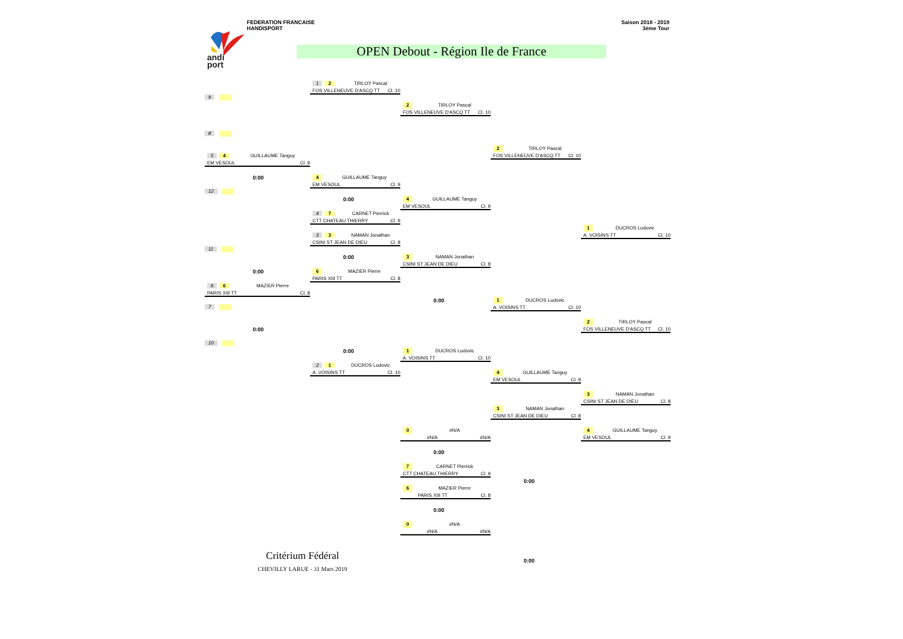andi
port
FEDERATION FRANCAISE
HANDISPORT
Saison 2018 - 2019
3ème Tour
OPEN Debout - Région Ile de France
1 2 TIRLOY Pascal
FOS VILLENEUVE D'ASCQ TT Cl. 10
9
2 TIRLOY Pascal
FOS VILLENEUVE D'ASCQ TT Cl. 10
8
2 TIRLOY Pascal
FOS VILLENEUVE D'ASCQ TT Cl. 10
5 4 GUILLAUME Tanguy
EM VESOUL Cl. 9
0:00
4 GUILLAUME Tanguy
EM VESOUL Cl. 9
12
0:00
4 GUILLAUME Tanguy
EM VESOUL Cl. 9
4 7 CARNET Pierrick
CTT CHATEAU THIERRY Cl. 9
1 DUCROS Ludovic
A. VOISINS TT Cl. 10
3 3 NAMAN Jonathan
CSINI ST JEAN DE DIEU Cl. 8
11
0:00
3 NAMAN Jonathan
CSINI ST JEAN DE DIEU Cl. 8
0:00
6 MAZIER Pierre
PARIS XIII TT Cl. 8
6 6 MAZIER Pierre
PARIS XIII TT Cl. 8
0:00
1 DUCROS Ludovic
A. VOISINS TT Cl. 10
7
2 TIRLOY Pascal
FOS VILLENEUVE D'ASCQ TT Cl. 10
0:00
10
0:00
1 DUCROS Ludovic
A. VOISINS TT Cl. 10
2 1 DUCROS Ludovic
A. VOISINS TT Cl. 10
4 GUILLAUME Tanguy
EM VESOUL Cl. 9
3 NAMAN Jonathan
CSINI ST JEAN DE DIEU Cl. 8
3 NAMAN Jonathan
CSINI ST JEAN DE DIEU Cl. 8
0 #N/A
#N/A #N/A
4 GUILLAUME Tanguy
EM VESOUL Cl. 9
0:00
7 CARNET Pierrick
CTT CHATEAU THIERRY Cl. 9
0:00
6 MAZIER Pierre
PARIS XIII TT Cl. 8
0:00
0 #N/A
#N/A #N/A
Critérium Fédéral
CHEVILLY LARUE - 31 Mars 2019
0:00